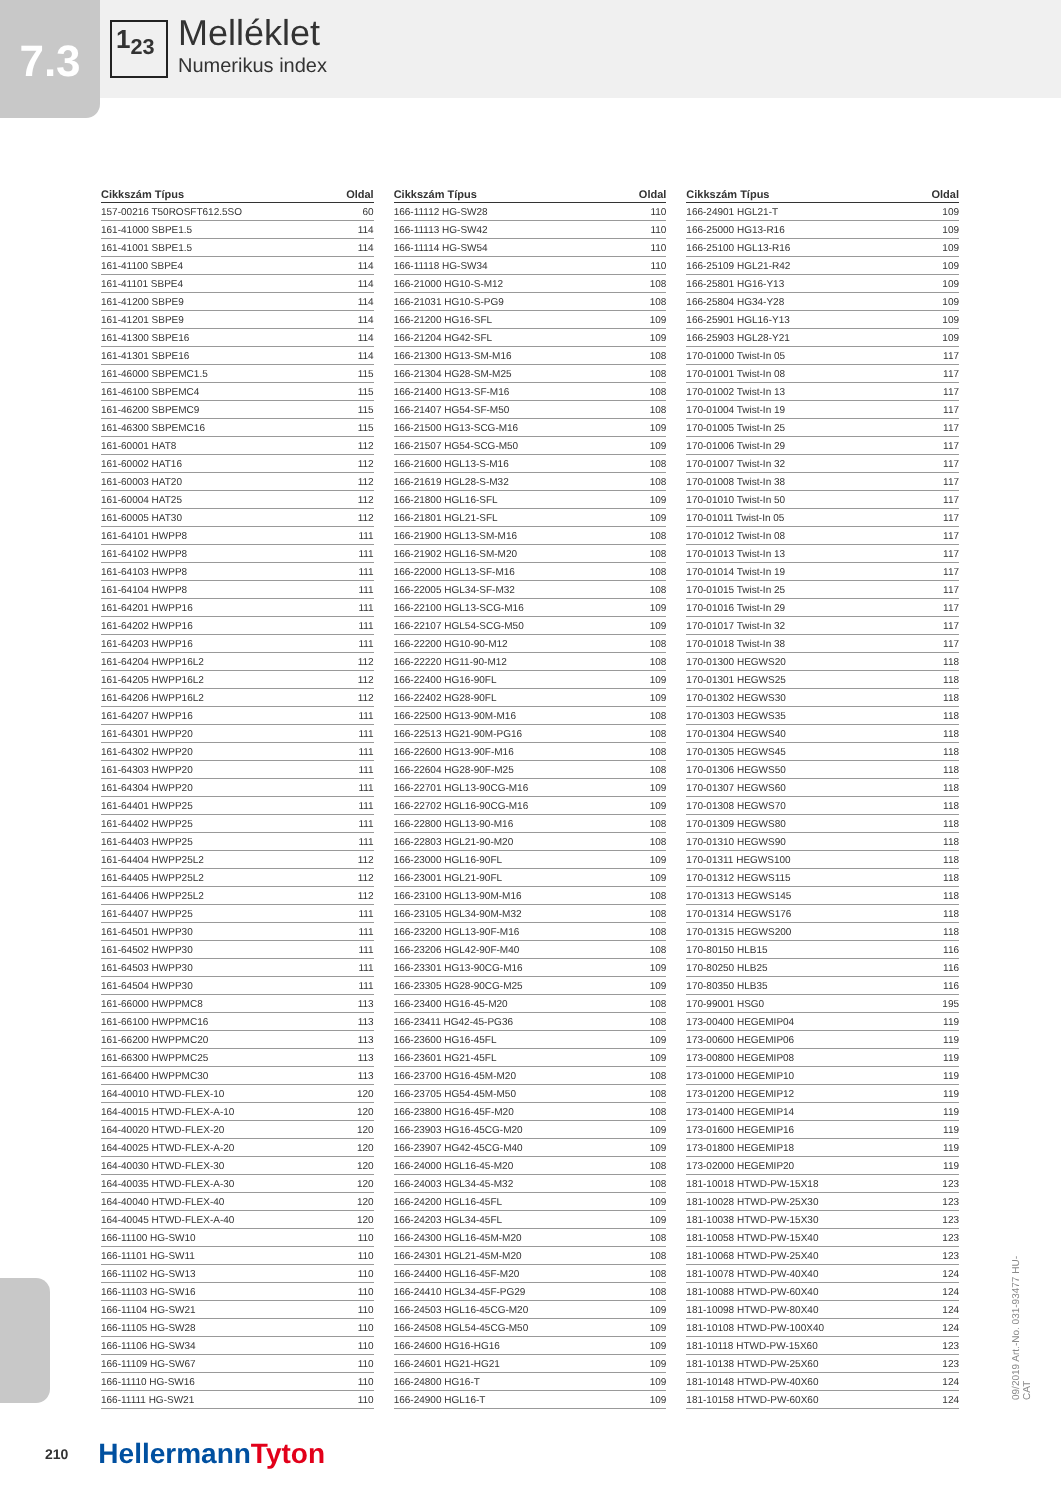7.3
1<sub>2</sub><sub>3</sub>
Melléklet
Numerikus index
| Cikkszám Típus | Oldal |
| --- | --- |
| 157-00216 T50ROSFT612.5SO | 60 |
| 161-41000 SBPE1.5 | 114 |
| 161-41001 SBPE1.5 | 114 |
| 161-41100 SBPE4 | 114 |
| 161-41101 SBPE4 | 114 |
| 161-41200 SBPE9 | 114 |
| 161-41201 SBPE9 | 114 |
| 161-41300 SBPE16 | 114 |
| 161-41301 SBPE16 | 114 |
| 161-46000 SBPEMC1.5 | 115 |
| 161-46100 SBPEMC4 | 115 |
| 161-46200 SBPEMC9 | 115 |
| 161-46300 SBPEMC16 | 115 |
| 161-60001 HAT8 | 112 |
| 161-60002 HAT16 | 112 |
| 161-60003 HAT20 | 112 |
| 161-60004 HAT25 | 112 |
| 161-60005 HAT30 | 112 |
| 161-64101 HWPP8 | 111 |
| 161-64102 HWPP8 | 111 |
| 161-64103 HWPP8 | 111 |
| 161-64104 HWPP8 | 111 |
| 161-64201 HWPP16 | 111 |
| 161-64202 HWPP16 | 111 |
| 161-64203 HWPP16 | 111 |
| 161-64204 HWPP16L2 | 112 |
| 161-64205 HWPP16L2 | 112 |
| 161-64206 HWPP16L2 | 112 |
| 161-64207 HWPP16 | 111 |
| 161-64301 HWPP20 | 111 |
| 161-64302 HWPP20 | 111 |
| 161-64303 HWPP20 | 111 |
| 161-64304 HWPP20 | 111 |
| 161-64401 HWPP25 | 111 |
| 161-64402 HWPP25 | 111 |
| 161-64403 HWPP25 | 111 |
| 161-64404 HWPP25L2 | 112 |
| 161-64405 HWPP25L2 | 112 |
| 161-64406 HWPP25L2 | 112 |
| 161-64407 HWPP25 | 111 |
| 161-64501 HWPP30 | 111 |
| 161-64502 HWPP30 | 111 |
| 161-64503 HWPP30 | 111 |
| 161-64504 HWPP30 | 111 |
| 161-66000 HWPPMC8 | 113 |
| 161-66100 HWPPMC16 | 113 |
| 161-66200 HWPPMC20 | 113 |
| 161-66300 HWPPMC25 | 113 |
| 161-66400 HWPPMC30 | 113 |
| 164-40010 HTWD-FLEX-10 | 120 |
| 164-40015 HTWD-FLEX-A-10 | 120 |
| 164-40020 HTWD-FLEX-20 | 120 |
| 164-40025 HTWD-FLEX-A-20 | 120 |
| 164-40030 HTWD-FLEX-30 | 120 |
| 164-40035 HTWD-FLEX-A-30 | 120 |
| 164-40040 HTWD-FLEX-40 | 120 |
| 164-40045 HTWD-FLEX-A-40 | 120 |
| 166-11100 HG-SW10 | 110 |
| 166-11101 HG-SW11 | 110 |
| 166-11102 HG-SW13 | 110 |
| 166-11103 HG-SW16 | 110 |
| 166-11104 HG-SW21 | 110 |
| 166-11105 HG-SW28 | 110 |
| 166-11106 HG-SW34 | 110 |
| 166-11109 HG-SW67 | 110 |
| 166-11110 HG-SW16 | 110 |
| 166-11111 HG-SW21 | 110 |
| Cikkszám Típus | Oldal |
| --- | --- |
| 166-11112 HG-SW28 | 110 |
| 166-11113 HG-SW42 | 110 |
| 166-11114 HG-SW54 | 110 |
| 166-11118 HG-SW34 | 110 |
| 166-21000 HG10-S-M12 | 108 |
| 166-21031 HG10-S-PG9 | 108 |
| 166-21200 HG16-SFL | 109 |
| 166-21204 HG42-SFL | 109 |
| 166-21300 HG13-SM-M16 | 108 |
| 166-21304 HG28-SM-M25 | 108 |
| 166-21400 HG13-SF-M16 | 108 |
| 166-21407 HG54-SF-M50 | 108 |
| 166-21500 HG13-SCG-M16 | 109 |
| 166-21507 HG54-SCG-M50 | 109 |
| 166-21600 HGL13-S-M16 | 108 |
| 166-21619 HGL28-S-M32 | 108 |
| 166-21800 HGL16-SFL | 109 |
| 166-21801 HGL21-SFL | 109 |
| 166-21900 HGL13-SM-M16 | 108 |
| 166-21902 HGL16-SM-M20 | 108 |
| 166-22000 HGL13-SF-M16 | 108 |
| 166-22005 HGL34-SF-M32 | 108 |
| 166-22100 HGL13-SCG-M16 | 109 |
| 166-22107 HGL54-SCG-M50 | 109 |
| 166-22200 HG10-90-M12 | 108 |
| 166-22220 HG11-90-M12 | 108 |
| 166-22400 HG16-90FL | 109 |
| 166-22402 HG28-90FL | 109 |
| 166-22500 HG13-90M-M16 | 108 |
| 166-22513 HG21-90M-PG16 | 108 |
| 166-22600 HG13-90F-M16 | 108 |
| 166-22604 HG28-90F-M25 | 108 |
| 166-22701 HGL13-90CG-M16 | 109 |
| 166-22702 HGL16-90CG-M16 | 109 |
| 166-22800 HGL13-90-M16 | 108 |
| 166-22803 HGL21-90-M20 | 108 |
| 166-23000 HGL16-90FL | 109 |
| 166-23001 HGL21-90FL | 109 |
| 166-23100 HGL13-90M-M16 | 108 |
| 166-23105 HGL34-90M-M32 | 108 |
| 166-23200 HGL13-90F-M16 | 108 |
| 166-23206 HGL42-90F-M40 | 108 |
| 166-23301 HG13-90CG-M16 | 109 |
| 166-23305 HG28-90CG-M25 | 109 |
| 166-23400 HG16-45-M20 | 108 |
| 166-23411 HG42-45-PG36 | 108 |
| 166-23600 HG16-45FL | 109 |
| 166-23601 HG21-45FL | 109 |
| 166-23700 HG16-45M-M20 | 108 |
| 166-23705 HG54-45M-M50 | 108 |
| 166-23800 HG16-45F-M20 | 108 |
| 166-23903 HG16-45CG-M20 | 109 |
| 166-23907 HG42-45CG-M40 | 109 |
| 166-24000 HGL16-45-M20 | 108 |
| 166-24003 HGL34-45-M32 | 108 |
| 166-24200 HGL16-45FL | 109 |
| 166-24203 HGL34-45FL | 109 |
| 166-24300 HGL16-45M-M20 | 108 |
| 166-24301 HGL21-45M-M20 | 108 |
| 166-24400 HGL16-45F-M20 | 108 |
| 166-24410 HGL34-45F-PG29 | 108 |
| 166-24503 HGL16-45CG-M20 | 109 |
| 166-24508 HGL54-45CG-M50 | 109 |
| 166-24600 HG16-HG16 | 109 |
| 166-24601 HG21-HG21 | 109 |
| 166-24800 HG16-T | 109 |
| 166-24900 HGL16-T | 109 |
| Cikkszám Típus | Oldal |
| --- | --- |
| 166-24901 HGL21-T | 109 |
| 166-25000 HG13-R16 | 109 |
| 166-25100 HGL13-R16 | 109 |
| 166-25109 HGL21-R42 | 109 |
| 166-25801 HG16-Y13 | 109 |
| 166-25804 HG34-Y28 | 109 |
| 166-25901 HGL16-Y13 | 109 |
| 166-25903 HGL28-Y21 | 109 |
| 170-01000 Twist-In 05 | 117 |
| 170-01001 Twist-In 08 | 117 |
| 170-01002 Twist-In 13 | 117 |
| 170-01004 Twist-In 19 | 117 |
| 170-01005 Twist-In 25 | 117 |
| 170-01006 Twist-In 29 | 117 |
| 170-01007 Twist-In 32 | 117 |
| 170-01008 Twist-In 38 | 117 |
| 170-01010 Twist-In 50 | 117 |
| 170-01011 Twist-In 05 | 117 |
| 170-01012 Twist-In 08 | 117 |
| 170-01013 Twist-In 13 | 117 |
| 170-01014 Twist-In 19 | 117 |
| 170-01015 Twist-In 25 | 117 |
| 170-01016 Twist-In 29 | 117 |
| 170-01017 Twist-In 32 | 117 |
| 170-01018 Twist-In 38 | 117 |
| 170-01300 HEGWS20 | 118 |
| 170-01301 HEGWS25 | 118 |
| 170-01302 HEGWS30 | 118 |
| 170-01303 HEGWS35 | 118 |
| 170-01304 HEGWS40 | 118 |
| 170-01305 HEGWS45 | 118 |
| 170-01306 HEGWS50 | 118 |
| 170-01307 HEGWS60 | 118 |
| 170-01308 HEGWS70 | 118 |
| 170-01309 HEGWS80 | 118 |
| 170-01310 HEGWS90 | 118 |
| 170-01311 HEGWS100 | 118 |
| 170-01312 HEGWS115 | 118 |
| 170-01313 HEGWS145 | 118 |
| 170-01314 HEGWS176 | 118 |
| 170-01315 HEGWS200 | 118 |
| 170-80150 HLB15 | 116 |
| 170-80250 HLB25 | 116 |
| 170-80350 HLB35 | 116 |
| 170-99001 HSG0 | 195 |
| 173-00400 HEGEMIP04 | 119 |
| 173-00600 HEGEMIP06 | 119 |
| 173-00800 HEGEMIP08 | 119 |
| 173-01000 HEGEMIP10 | 119 |
| 173-01200 HEGEMIP12 | 119 |
| 173-01400 HEGEMIP14 | 119 |
| 173-01600 HEGEMIP16 | 119 |
| 173-01800 HEGEMIP18 | 119 |
| 173-02000 HEGEMIP20 | 119 |
| 181-10018 HTWD-PW-15X18 | 123 |
| 181-10028 HTWD-PW-25X30 | 123 |
| 181-10038 HTWD-PW-15X30 | 123 |
| 181-10058 HTWD-PW-15X40 | 123 |
| 181-10068 HTWD-PW-25X40 | 123 |
| 181-10078 HTWD-PW-40X40 | 124 |
| 181-10088 HTWD-PW-60X40 | 124 |
| 181-10098 HTWD-PW-80X40 | 124 |
| 181-10108 HTWD-PW-100X40 | 124 |
| 181-10118 HTWD-PW-15X60 | 123 |
| 181-10138 HTWD-PW-25X60 | 123 |
| 181-10148 HTWD-PW-40X60 | 124 |
| 181-10158 HTWD-PW-60X60 | 124 |
09/2019 Art.-No. 031-93477 HU-CAT
210
HellermannTyton